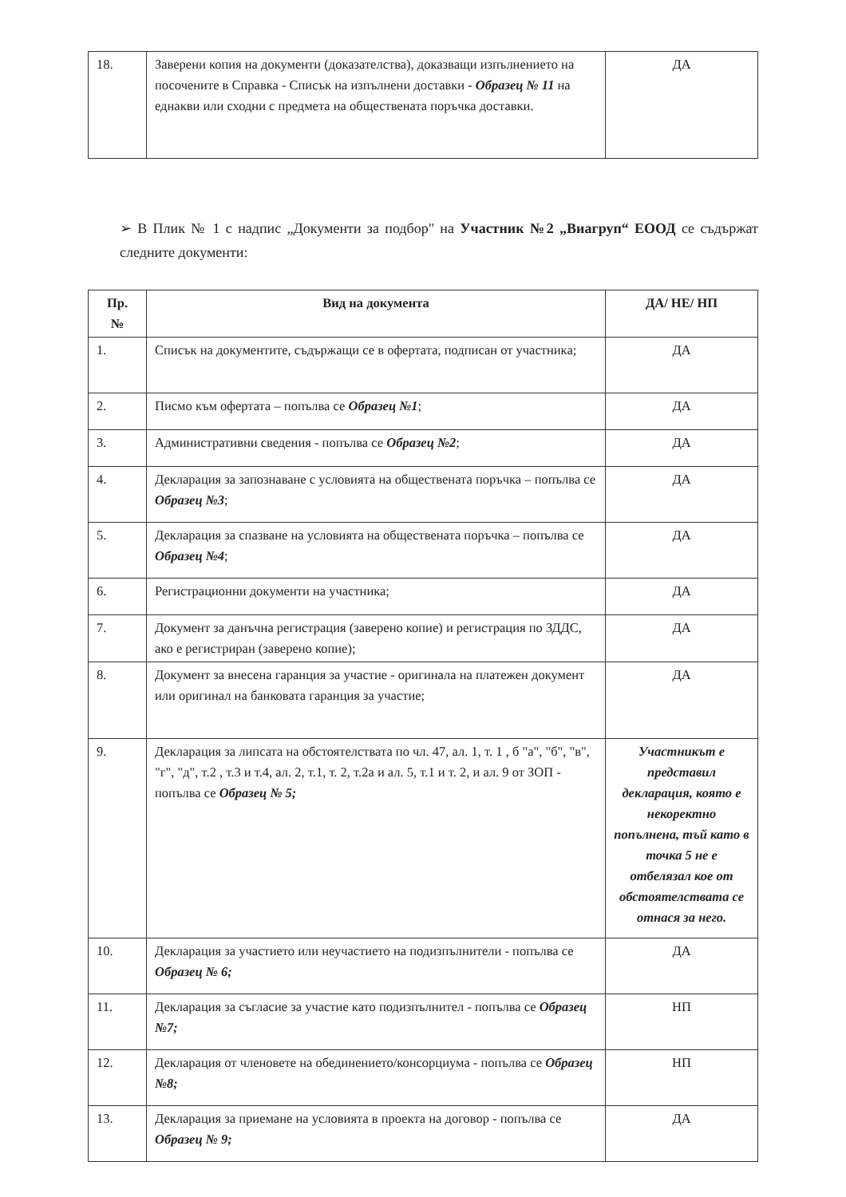| 18. | Заверени копия на документи (доказателства), доказващи изпълнението на посочените в Справка - Списък на изпълнени доставки - Образец № 11 на еднакви или сходни с предмета на обществената поръчка доставки. | ДА |
➢ В Плик № 1 с надпис „Документи за подбор" на Участник №2 „Виагруп“ ЕООД се съдържат следните документи:
| Пр. № | Вид на документа | ДА/ НЕ/ НП |
| --- | --- | --- |
| 1. | Списък на документите, съдържащи се в офертата, подписан от участника; | ДА |
| 2. | Писмо към офертата – попълва се Образец №1 ; | ДА |
| 3. | Административни сведения - попълва се Образец №2 ; | ДА |
| 4. | Декларация за запознаване с условията на обществената поръчка – попълва се Образец №3 ; | ДА |
| 5. | Декларация за спазване на условията на обществената поръчка – попълва се Образец №4 ; | ДА |
| 6. | Регистрационни документи на участника; | ДА |
| 7. | Документ за данъчна регистрация (заверено копие) и регистрация по ЗДДС, ако е регистриран (заверено копие); | ДА |
| 8. | Документ за внесена гаранция за участие - оригинала на платежен документ или оригинал на банковата гаранция за участие; | ДА |
| 9. | Декларация за липсата на обстоятелствата по чл. 47, ал. 1, т. 1 , б "а", "б", "в", "г", "д", т.2 , т.3 и т.4, ал. 2, т.1, т. 2, т.2а и ал. 5, т.1 и т. 2, и ал. 9 от ЗОП - попълва се Образец № 5; | Участникът е представил декларация, която е некоректно попълнена, тъй като в точка 5 не е отбелязал кое от обстоятелствата се отнася за него. |
| 10. | Декларация за участието или неучастието на подизпълнители - попълва се Образец № 6; | ДА |
| 11. | Декларация за съгласие за участие като подизпълнител - попълва се Образец №7; | НП |
| 12. | Декларация от членовете на обединението/консорциума - попълва се Образец №8; | НП |
| 13. | Декларация за приемане на условията в проекта на договор - попълва се Образец № 9; | ДА |